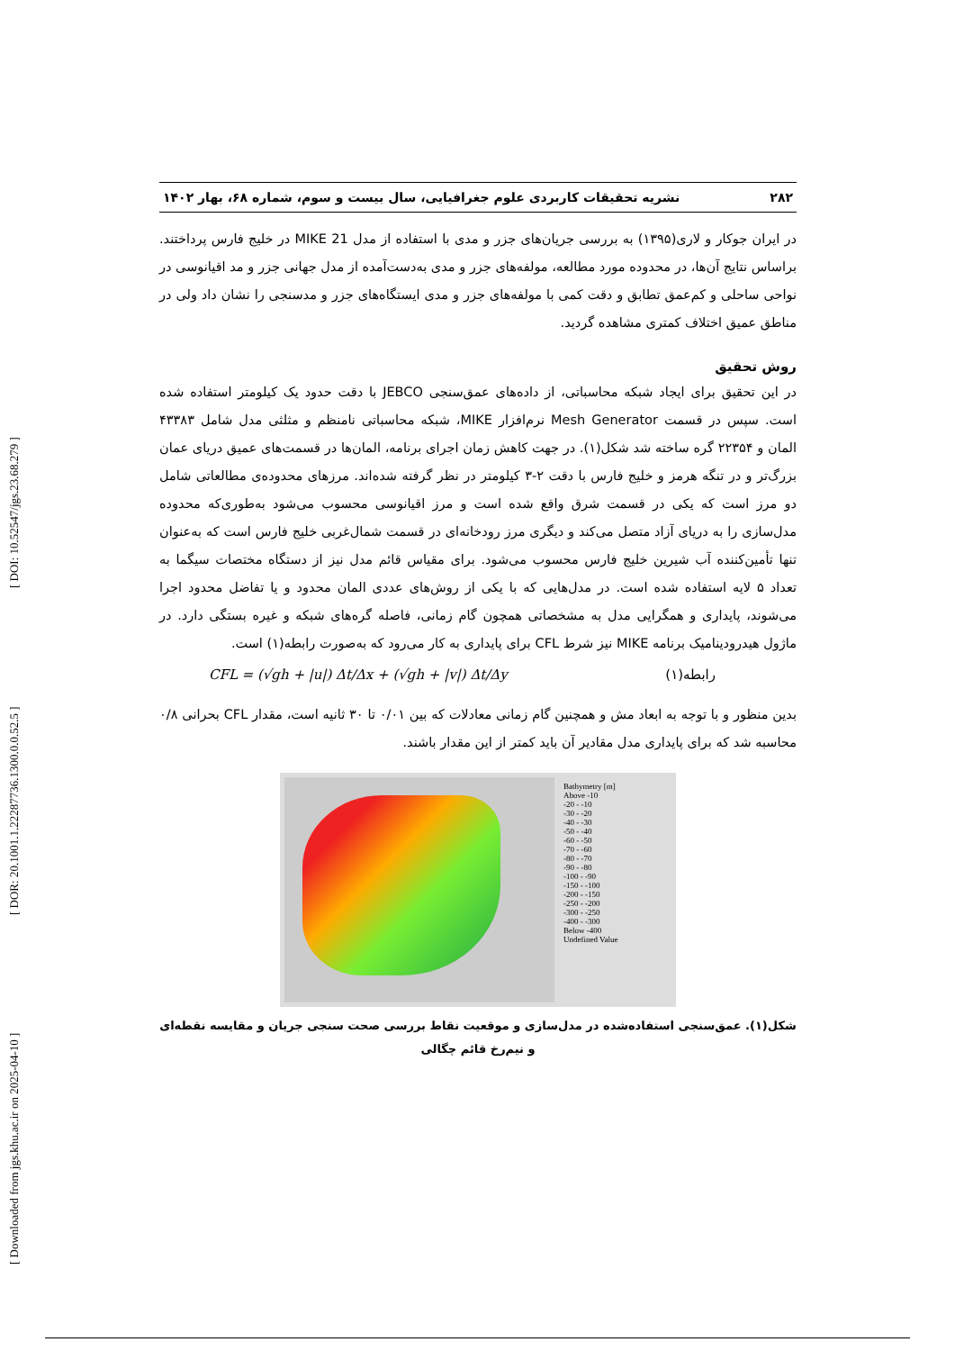[ Downloaded from jgs.khu.ac.ir on 2025-04-10 ] [ DOR: 20.1001.1.22287736.1300.0.0.52.5 ] [ DOI: 10.52547/jgs.23.68.279 ]
۲۸۲ نشریه تحقیقات کاربردی علوم جغرافیایی، سال بیست و سوم، شماره ۶۸، بهار ۱۴۰۲
در ایران جوکار و لاری(۱۳۹۵) به بررسی جریان‌های جزر و مدی با استفاده از مدل MIKE 21 در خلیج فارس پرداختند. براساس نتایج آن‌ها، در محدوده مورد مطالعه، مولفه‌های جزر و مدی به‌دست‌آمده از مدل جهانی جزر و مد اقیانوسی در نواحی ساحلی و کم‌عمق تطابق و دقت کمی با مولفه‌های جزر و مدی ایستگاه‌های جزر و مدسنجی را نشان داد ولی در مناطق عمیق اختلاف کمتری مشاهده گردید.
روش تحقیق
در این تحقیق برای ایجاد شبکه محاسباتی، از داده‌های عمق‌سنجی JEBCO با دقت حدود یک کیلومتر استفاده شده است. سپس در قسمت Mesh Generator نرم‌افزار MIKE، شبکه محاسباتی نامنظم و مثلثی مدل شامل ۴۳۳۸۳ المان و ۲۲۳۵۴ گره ساخته شد شکل(۱). در جهت کاهش زمان اجرای برنامه، المان‌ها در قسمت‌های عمیق دریای عمان بزرگ‌تر و در تنگه هرمز و خلیج فارس با دقت ۲-۳ کیلومتر در نظر گرفته شده‌اند. مرزهای محدوده‌ی مطالعاتی شامل دو مرز است که یکی در قسمت شرق واقع شده است و مرز اقیانوسی محسوب می‌شود به‌طوری‌که محدوده مدل‌سازی را به دریای آزاد متصل می‌کند و دیگری مرز رودخانه‌ای در قسمت شمال‌غربی خلیج فارس است که به‌عنوان تنها تأمین‌کننده آب شیرین خلیج فارس محسوب می‌شود. برای مقیاس قائم مدل نیز از دستگاه مختصات سیگما به تعداد ۵ لایه استفاده شده است. در مدل‌هایی که با یکی از روش‌های عددی المان محدود و یا تفاضل محدود اجرا می‌شوند، پایداری و همگرایی مدل به مشخصاتی همچون گام زمانی، فاصله گره‌های شبکه و غیره بستگی دارد. در ماژول هیدرودینامیک برنامه MIKE نیز شرط CFL برای پایداری به کار می‌رود که به‌صورت رابطه(۱) است.
CFL = (√gh + |u|) Δt/Δx + (√gh + |v|) Δt/Δy رابطه(۱)
بدین منظور و با توجه به ابعاد مش و همچنین گام زمانی معادلات که بین ۰/۰۱ تا ۳۰ ثانیه است، مقدار CFL بحرانی ۰/۸ محاسبه شد که برای پایداری مدل مقادیر آن باید کمتر از این مقدار باشند.
Bathymetry [m]
Above -10
-20 - -10
-30 - -20
-40 - -30
-50 - -40
-60 - -50
-70 - -60
-80 - -70
-90 - -80
-100 - -90
-150 - -100
-200 - -150
-250 - -200
-300 - -250
-400 - -300
Below -400
Undefined Value
شکل(۱). عمق‌سنجی استفاده‌شده در مدل‌سازی و موقعیت نقاط بررسی صحت سنجی جریان و مقایسه نقطه‌ای و نیم‌رخ قائم چگالی